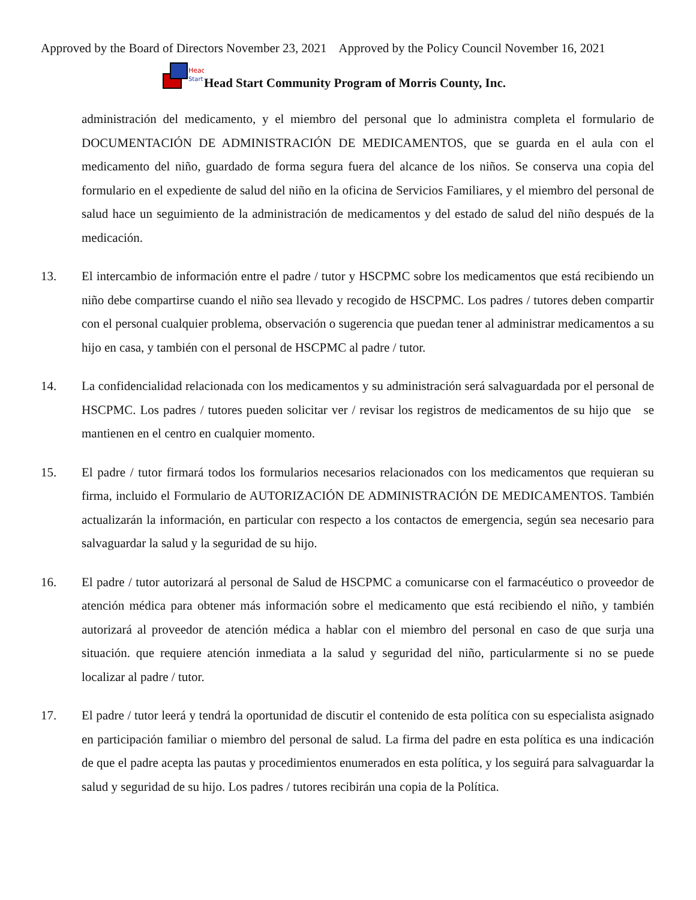Approved by the Board of Directors November 23, 2021 Approved by the Policy Council November 16, 2021
Head
Start
Head Start Community Program of Morris County, Inc.
administración del medicamento, y el miembro del personal que lo administra completa el formulario de DOCUMENTACIÓN DE ADMINISTRACIÓN DE MEDICAMENTOS, que se guarda en el aula con el medicamento del niño, guardado de forma segura fuera del alcance de los niños. Se conserva una copia del formulario en el expediente de salud del niño en la oficina de Servicios Familiares, y el miembro del personal de salud hace un seguimiento de la administración de medicamentos y del estado de salud del niño después de la medicación.
13. El intercambio de información entre el padre / tutor y HSCPMC sobre los medicamentos que está recibiendo un niño debe compartirse cuando el niño sea llevado y recogido de HSCPMC. Los padres / tutores deben compartir con el personal cualquier problema, observación o sugerencia que puedan tener al administrar medicamentos a su hijo en casa, y también con el personal de HSCPMC al padre / tutor.
14. La confidencialidad relacionada con los medicamentos y su administración será salvaguardada por el personal de HSCPMC. Los padres / tutores pueden solicitar ver / revisar los registros de medicamentos de su hijo que se mantienen en el centro en cualquier momento.
15. El padre / tutor firmará todos los formularios necesarios relacionados con los medicamentos que requieran su firma, incluido el Formulario de AUTORIZACIÓN DE ADMINISTRACIÓN DE MEDICAMENTOS. También actualizarán la información, en particular con respecto a los contactos de emergencia, según sea necesario para salvaguardar la salud y la seguridad de su hijo.
16. El padre / tutor autorizará al personal de Salud de HSCPMC a comunicarse con el farmacéutico o proveedor de atención médica para obtener más información sobre el medicamento que está recibiendo el niño, y también autorizará al proveedor de atención médica a hablar con el miembro del personal en caso de que surja una situación. que requiere atención inmediata a la salud y seguridad del niño, particularmente si no se puede localizar al padre / tutor.
17. El padre / tutor leerá y tendrá la oportunidad de discutir el contenido de esta política con su especialista asignado en participación familiar o miembro del personal de salud. La firma del padre en esta política es una indicación de que el padre acepta las pautas y procedimientos enumerados en esta política, y los seguirá para salvaguardar la salud y seguridad de su hijo. Los padres / tutores recibirán una copia de la Política.